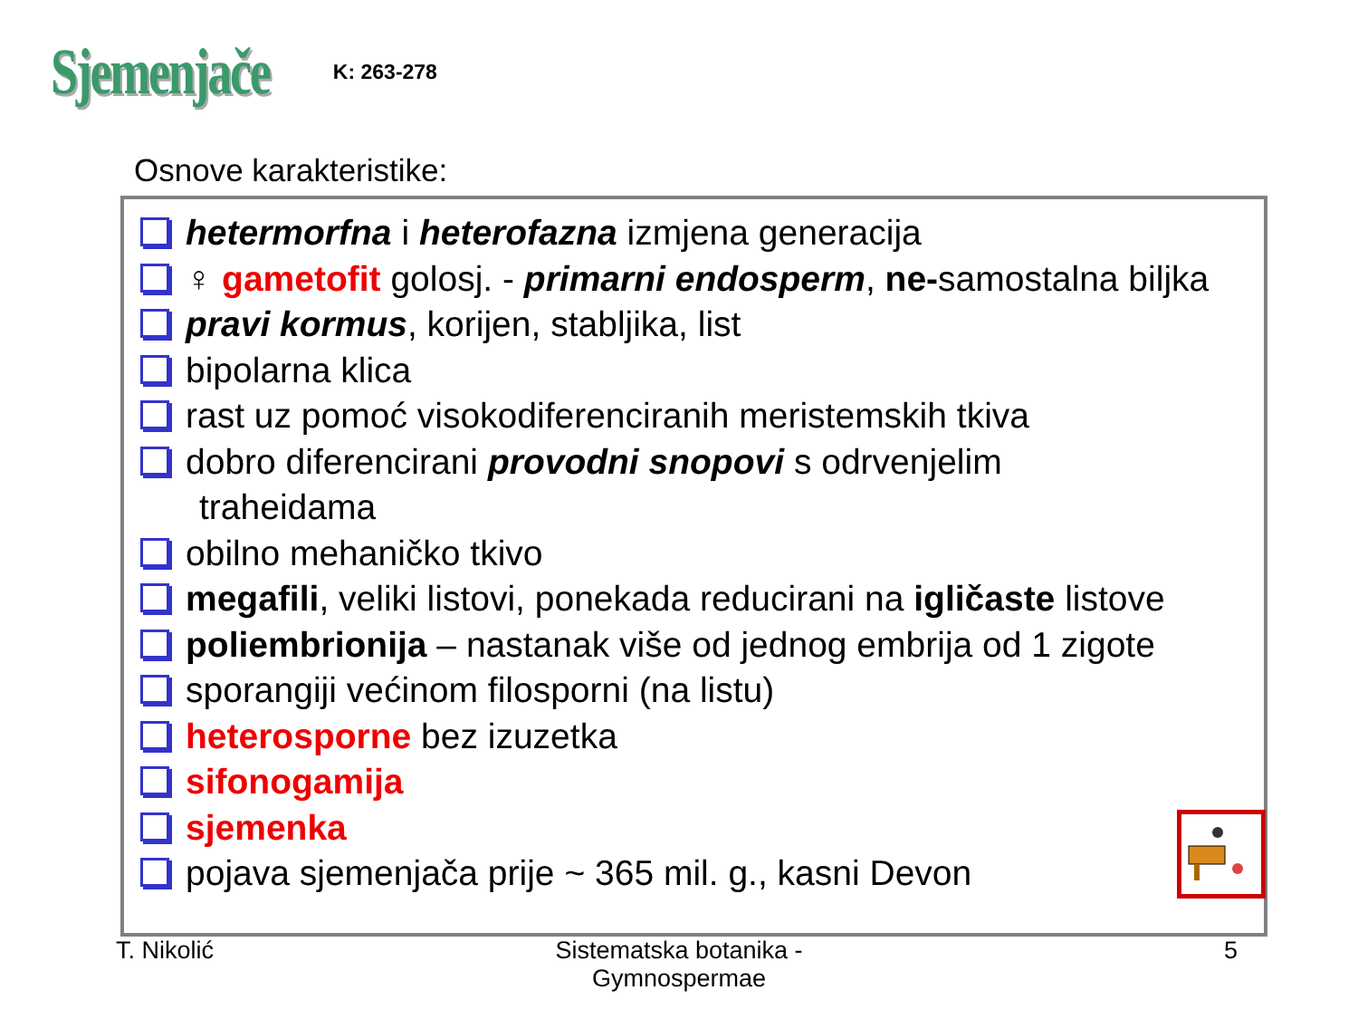Sjemenjače
K: 263-278
Osnove karakteristike:
hetermorfna i heterofazna izmjena generacija
♀ gametofit golosj. - primarni endosperm, ne-samostalna biljka
pravi kormus, korijen, stabljika, list
bipolarna klica
rast uz pomoć visokodiferenciranih meristemskih tkiva
dobro diferencirani provodni snopovi s odrvenjelim
traheidama
obilno mehaničko tkivo
megafili, veliki listovi, ponekada reducirani na igličaste listove
poliembrionija – nastanak više od jednog embrija od 1 zigote
sporangiji većinom filosporni (na listu)
heterosporne bez izuzetka
sifonogamija
sjemenka
pojava sjemenjača prije ~ 365 mil. g., kasni Devon
T. Nikolić
Sistematska botanika - Gymnospermae
5